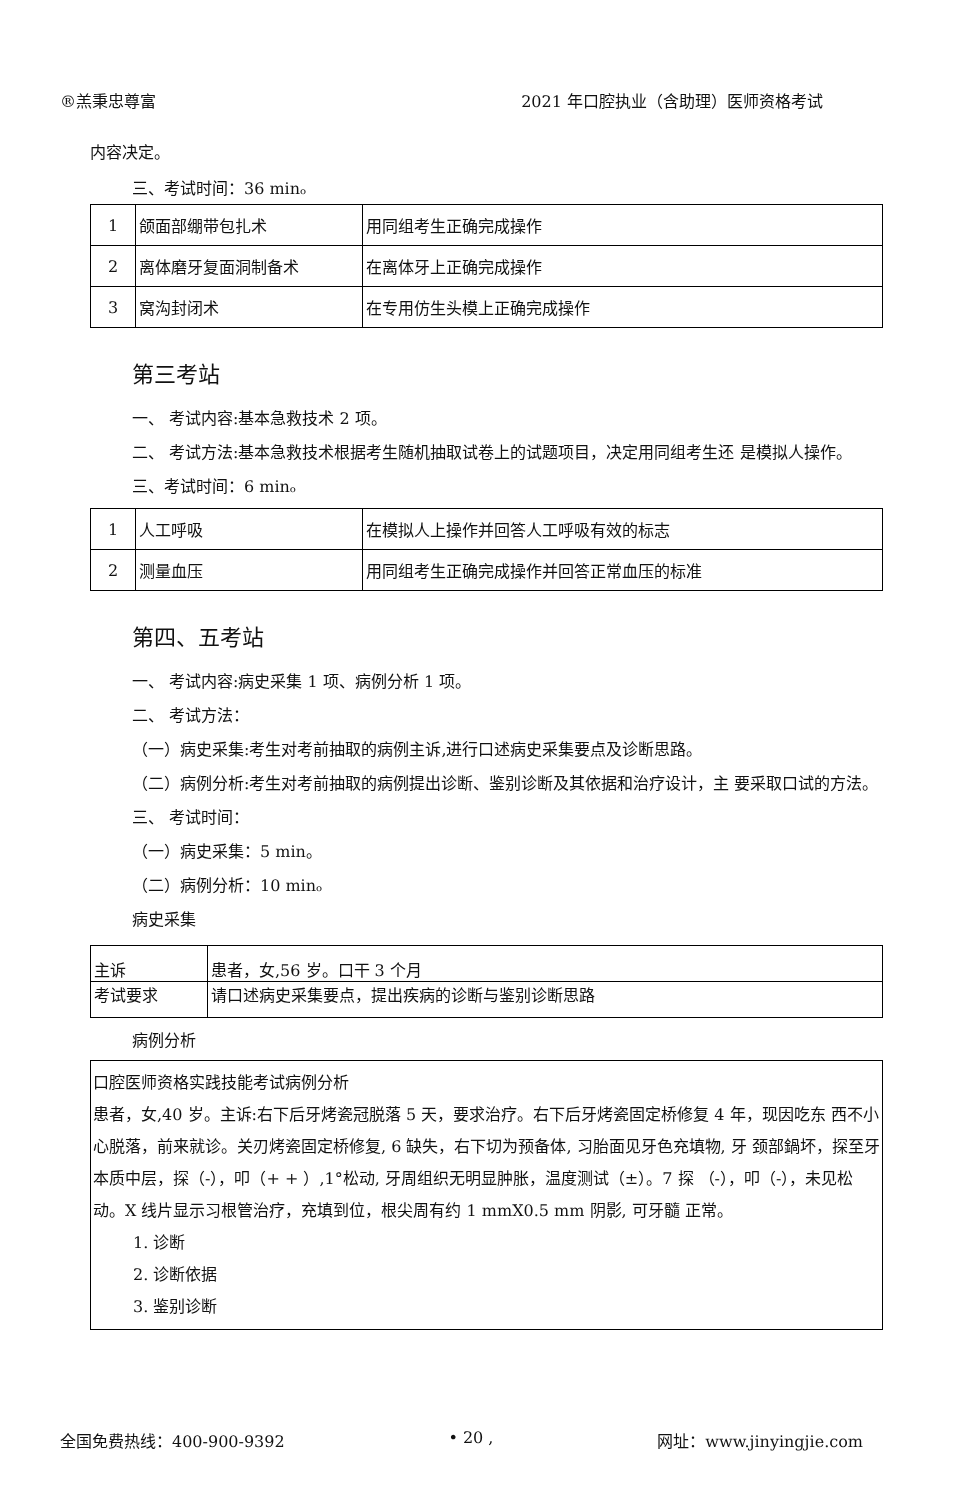®羔秉忠尊富 2021 年口腔执业（含助理）医师资格考试
内容决定。
三、考试时间：36 minₒ
| 1 | 颌面部绷带包扎术 | 用同组考生正确完成操作 |
| 2 | 离体磨牙复面洞制备术 | 在离体牙上正确完成操作 |
| 3 | 窝沟封闭术 | 在专用仿生头模上正确完成操作 |
第三考站
一、 考试内容:基本急救技术 2 项。
二、 考试方法:基本急救技术根据考生随机抽取试卷上的试题项目，决定用同组考生还 是模拟人操作。
三、考试时间：6 minₒ
| 1 | 人工呼吸 | 在模拟人上操作并回答人工呼吸有效的标志 |
| 2 | 测量血压 | 用同组考生正确完成操作并回答正常血压的标准 |
第四、五考站
一、 考试内容:病史采集 1 项、病例分析 1 项。
二、 考试方法：
（一）病史采集:考生对考前抽取的病例主诉,进行口述病史采集要点及诊断思路。
（二）病例分析:考生对考前抽取的病例提出诊断、鉴别诊断及其依据和治疗设计，主 要采取口试的方法。
三、 考试时间：
（一）病史采集：5 min。
（二）病例分析：10 minₒ
病史采集
| 主诉 | 患者，女,56 岁。口干 3 个月 |
| 考试要求 | 请口述病史采集要点，提出疾病的诊断与鉴别诊断思路 |
病例分析
口腔医师资格实践技能考试病例分析
患者，女,40 岁。主诉:右下后牙烤瓷冠脱落 5 天，要求治疗。右下后牙烤瓷固定桥修复 4 年，现因吃东 西不小心脱落，前来就诊。关刃烤瓷固定桥修复, 6 缺失，右下切为预备体, 习胎面见牙色充填物, 牙 颈部鍋坏，探至牙本质中层，探（-），叩（+ + ）,1°松动, 牙周组织无明显肿胀，温度测试（±）。7 探 （-），叩（-），未见松动。X 线片显示习根管治疗，充填到位，根尖周有约 1 mmX0.5 mm 阴影, 可牙髓 正常。
1. 诊断
2. 诊断依据
3. 鉴别诊断
全国免费热线：400-900-9392 • 20 , 网址：www.jinyingjie.com